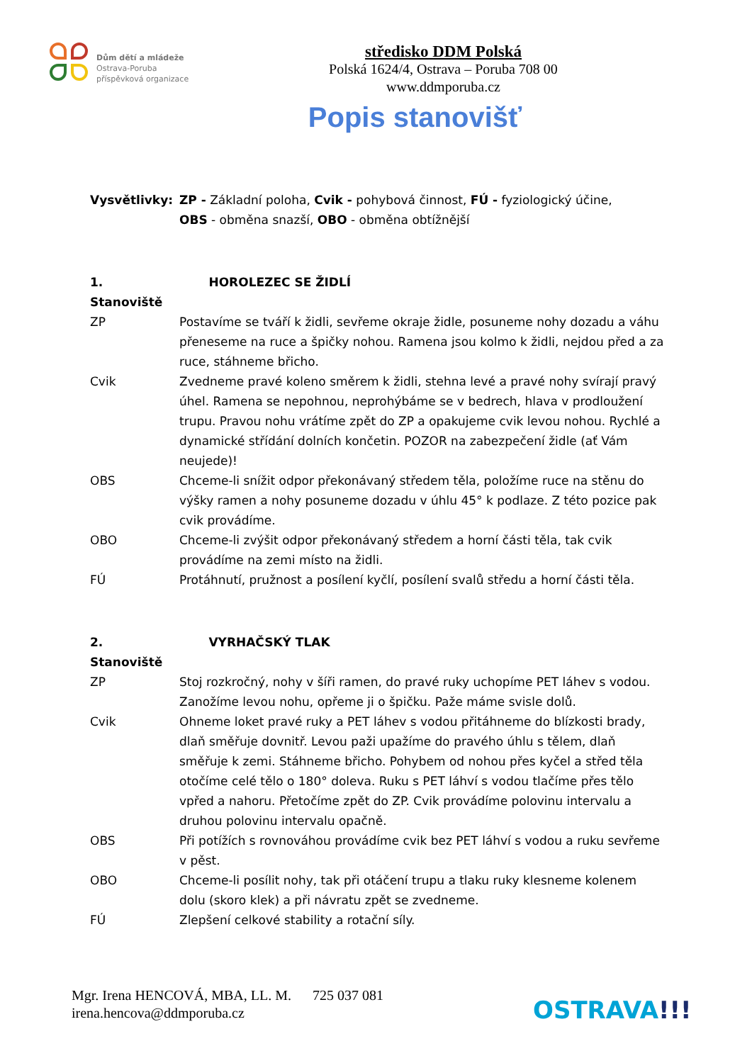Dům dětí a mládeže
Ostrava-Poruba
příspěvková organizace
středisko DDM Polská
Polská 1624/4, Ostrava – Poruba 708 00
www.ddmporuba.cz
Popis stanovišť
Vysvětlivky: ZP - Základní poloha, Cvik - pohybová činnost, FÚ - fyziologický účine,
OBS - obměna snazší, OBO - obměna obtížnější
1. Stanoviště
HOROLEZEC SE ŽIDLÍ
ZP Postavíme se tváří k židli, sevřeme okraje židle, posuneme nohy dozadu a váhu přeneseme na ruce a špičky nohou. Ramena jsou kolmo k židli, nejdou před a za ruce, stáhneme břicho.
Cvik Zvedneme pravé koleno směrem k židli, stehna levé a pravé nohy svírají pravý úhel. Ramena se nepohnou, neprohýbáme se v bedrech, hlava v prodloužení trupu. Pravou nohu vrátíme zpět do ZP a opakujeme cvik levou nohou. Rychlé a dynamické střídání dolních končetin. POZOR na zabezpečení židle (ať Vám neujede)!
OBS Chceme-li snížit odpor překonávaný středem těla, položíme ruce na stěnu do výšky ramen a nohy posuneme dozadu v úhlu 45° k podlaze. Z této pozice pak cvik provádíme.
OBO Chceme-li zvýšit odpor překonávaný středem a horní části těla, tak cvik provádíme na zemi místo na židli.
FÚ Protáhnutí, pružnost a posílení kyčlí, posílení svalů středu a horní části těla.
2. Stanoviště
VYRHAČSKÝ TLAK
ZP Stoj rozkročný, nohy v šíři ramen, do pravé ruky uchopíme PET láhev s vodou. Zanožíme levou nohu, opřeme ji o špičku. Paže máme svisle dolů.
Cvik Ohneme loket pravé ruky a PET láhev s vodou přitáhneme do blízkosti brady, dlaň směřuje dovnitř. Levou paži upažíme do pravého úhlu s tělem, dlaň směřuje k zemi. Stáhneme břicho. Pohybem od nohou přes kyčel a střed těla otočíme celé tělo o 180° doleva. Ruku s PET láhví s vodou tlačíme přes tělo vpřed a nahoru. Přetočíme zpět do ZP. Cvik provádíme polovinu intervalu a druhou polovinu intervalu opačně.
OBS Při potížích s rovnováhou provádíme cvik bez PET láhví s vodou a ruku sevřeme v pěst.
OBO Chceme-li posílit nohy, tak při otáčení trupu a tlaku ruky klesneme kolenem dolu (skoro klek) a při návratu zpět se zvedneme.
FÚ Zlepšení celkové stability a rotační síly.
Mgr. Irena HENCOVÁ, MBA, LL. M. 725 037 081
irena.hencova@ddmporuba.cz
OSTRAVA!!!